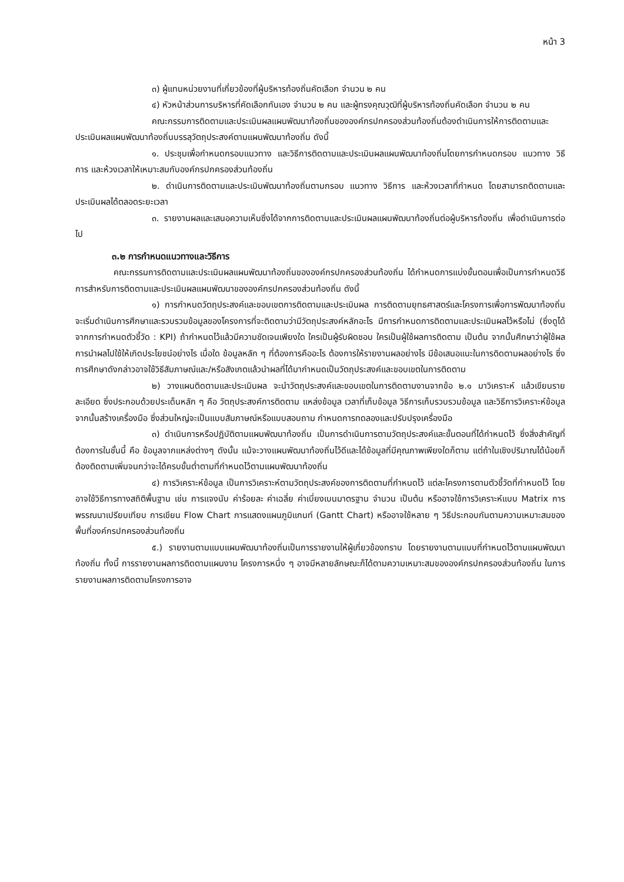หน้า 3
๓) ผู้แทนหน่วยงานที่เกี่ยวข้องที่ผู้บริหารท้องถิ่นคัดเลือก จำนวน ๒ คน
๔) หัวหน้าส่วนการบริหารที่คัดเลือกกันเอง จำนวน ๒ คน และผู้ทรงคุณวุฒิที่ผู้บริหารท้องถิ่นคัดเลือก จำนวน ๒ คน
คณะกรรมการติดตามและประเมินผลแผนพัฒนาท้องถิ่นขององค์กรปกครองส่วนท้องถิ่นต้องดำเนินการให้การติดตามและประเมินผลแผนพัฒนาท้องถิ่นบรรลุวัตถุประสงค์ตามแผนพัฒนาท้องถิ่น ดังนี้
๑. ประชุมเพื่อกำหนดกรอบแนวทาง และวิธีการติดตามและประเมินผลแผนพัฒนาท้องถิ่นโดยการกำหนดกรอบ แนวทาง วิธีการ และห้วงเวลาให้เหมาะสมกับองค์กรปกครองส่วนท้องถิ่น
๒. ดำเนินการติดตามและประเมินพัฒนาท้องถิ่นตามกรอบ แนวทาง วิธีการ และห้วงเวลาที่กำหนด โดยสามารถติดตามและประเมินผลได้ตลอดระยะเวลา
๓. รายงานผลและเสนอความเห็นซึ่งได้จากการติดตามและประเมินผลแผนพัฒนาท้องถิ่นต่อผู้บริหารท้องถิ่น เพื่อดำเนินการต่อไป
๓.๒ การกำหนดแนวทางและวิธีการ
คณะกรรมการติดตามและประเมินผลแผนพัฒนาท้องถิ่นขององค์กรปกครองส่วนท้องถิ่น ได้กำหนดการแบ่งขั้นตอนเพื่อเป็นการกำหนดวิธีการสำหรับการติดตามและประเมินผลแผนพัฒนาขององค์กรปกครองส่วนท้องถิ่น ดังนี้
๑) การกำหนดวัตถุประสงค์และขอบเขตการติดตามและประเมินผล การติดตามยุทธศาสตร์และโครงการเพื่อการพัฒนาท้องถิ่น จะเริ่มดำเนินการศึกษาและรวบรวมข้อมูลของโครงการที่จะติดตามว่ามีวัตถุประสงค์หลักอะไร มีการกำหนดการติดตามและประเมินผลไว้หรือไม่ (ซึ่งดูได้จากการกำหนดตัวชี้วัด : KPI) ถ้ากำหนดไว้แล้วมีความชัดเจนเพียงใด ใครเป็นผู้รับผิดชอบ ใครเป็นผู้ใช้ผลการติดตาม เป็นต้น จากนั้นศึกษาว่าผู้ใช้ผล การนำผลไปใช้ให้เกิดประโยชน์อย่างไร เมื่อใด ข้อมูลหลัก ๆ ที่ต้องการคืออะไร ต้องการให้รายงานผลอย่างไร มีข้อเสนอแนะในการติดตามผลอย่างไร ซึ่งการศึกษาดังกล่าวอาจใช้วิธีสัมภาษณ์และ/หรือสังเกตแล้วนำผลที่ได้มากำหนดเป็นวัตถุประสงค์และขอบเขตในการติดตาม
๒) วางแผนติดตามและประเมินผล จะนำวัตถุประสงค์และขอบเขตในการติดตามงานจากข้อ ๒.๑ มาวิเคราะห์ แล้วเขียนรายละเอียด ซึ่งประกอบด้วยประเด็นหลัก ๆ คือ วัตถุประสงค์การติดตาม แหล่งข้อมูล เวลาที่เก็บข้อมูล วิธีการเก็บรวบรวมข้อมูล และวิธีการวิเคราะห์ข้อมูล จากนั้นสร้างเครื่องมือ ซึ่งส่วนใหญ่จะเป็นแบบสัมภาษณ์หรือแบบสอบถาม กำหนดการทดลองและปรับปรุงเครื่องมือ
๓) ดำเนินการหรือปฏิบัติตามแผนพัฒนาท้องถิ่น เป็นการดำเนินการตามวัตถุประสงค์และขั้นตอนที่ได้กำหนดไว้ ซึ่งสิ่งสำคัญที่ต้องการในชั้นนี้ คือ ข้อมูลจากแหล่งต่างๆ ดังนั้น แม้จะวางแผนพัฒนาท้องถิ่นไว้ดีและได้ข้อมูลที่มีคุณภาพเพียงใดก็ตาม แต่ถ้าในเชิงปริมาณได้น้อยก็ต้องติดตามเพิ่มจนกว่าจะได้ครบขั้นต่ำตามที่กำหนดไว้ตามแผนพัฒนาท้องถิ่น
๔) การวิเคราะห์ข้อมูล เป็นการวิเคราะห์ตามวัตถุประสงค์ของการติดตามที่กำหนดไว้ แต่ละโครงการตามตัวชี้วัดที่กำหนดไว้ โดยอาจใช้วิธีการทางสถิติพื้นฐาน เช่น การแจงนับ ค่าร้อยละ ค่าเฉลี่ย ค่าเบี่ยงเบนมาตรฐาน จำนวน เป็นต้น หรืออาจใช้การวิเคราะห์แบบ Matrix การพรรณนาเปรียบเทียบ การเขียน Flow Chart การแสดงแผนภูมิแกนท์ (Gantt Chart) หรืออาจใช้หลาย ๆ วิธีประกอบกันตามความเหมาะสมของพื้นที่องค์กรปกครองส่วนท้องถิ่น
๕.) รายงานตามแบบแผนพัฒนาท้องถิ่นเป็นการรายงานให้ผู้เกี่ยวข้องทราบ โดยรายงานตามแบบที่กำหนดไว้ตามแผนพัฒนาท้องถิ่น ทั้งนี้ การรายงานผลการติดตามแผนงาน โครงการหนึ่ง ๆ อาจมีหลายลักษณะก็ได้ตามความเหมาะสมขององค์กรปกครองส่วนท้องถิ่น ในการรายงานผลการติดตามโครงการอาจ